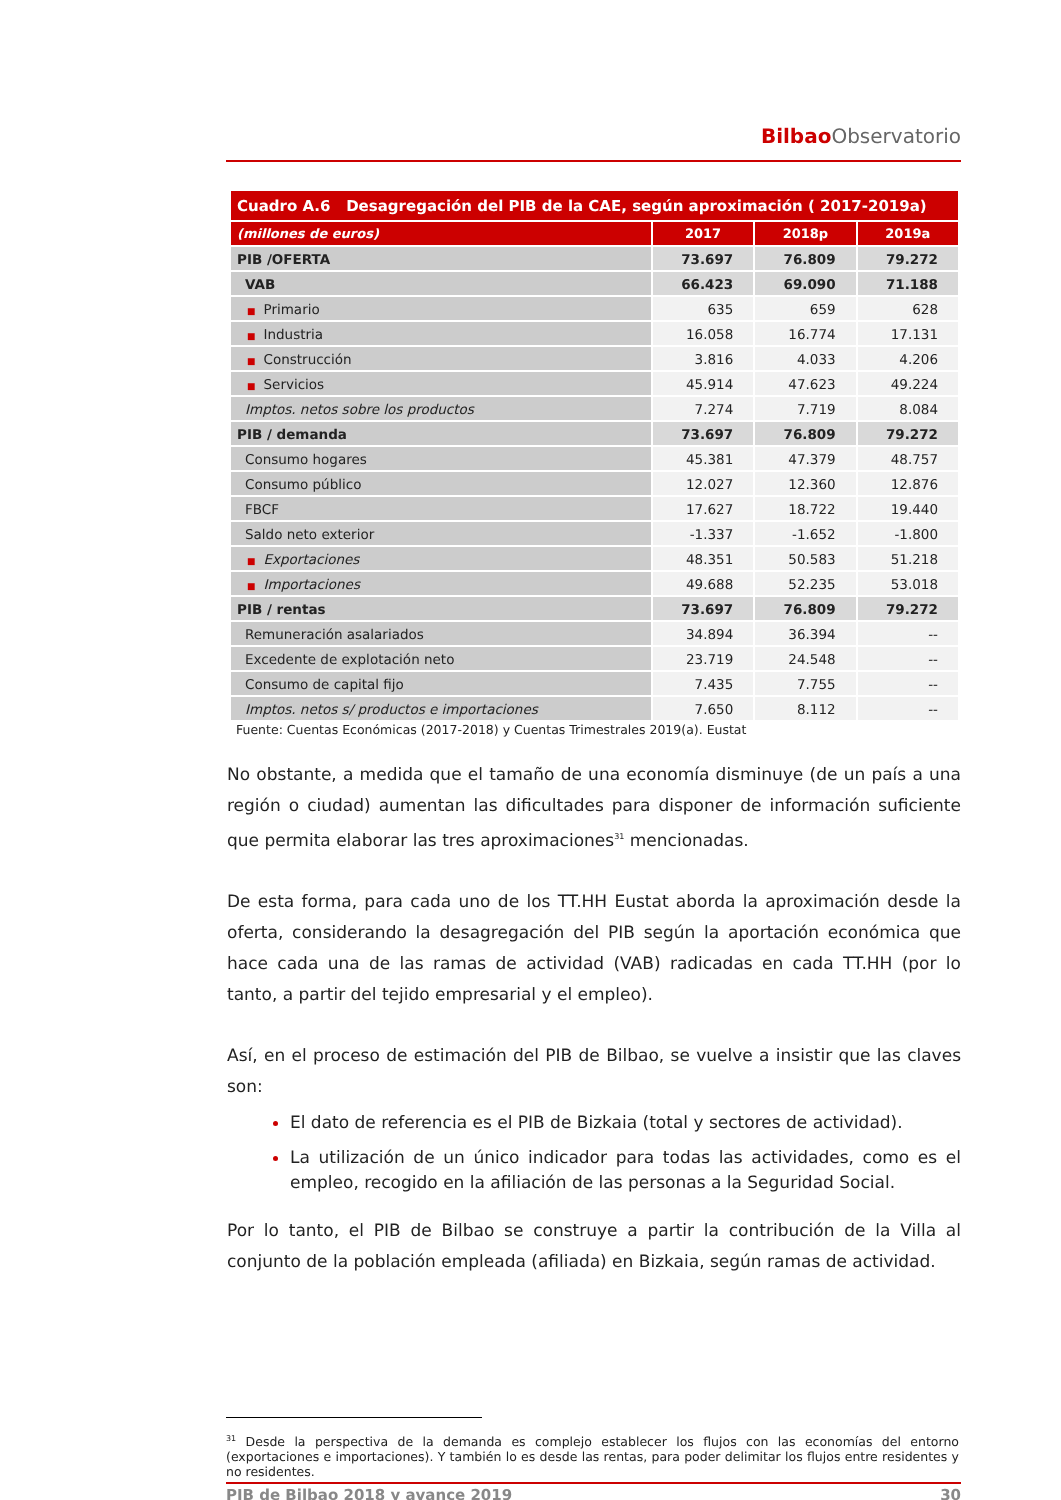Bilbao Observatorio
| Cuadro A.6 Desagregación del PIB de la CAE, según aproximación ( 2017-2019a) | | | |
| (millones de euros) | 2017 | 2018p | 2019a |
| PIB /OFERTA | 73.697 | 76.809 | 79.272 |
| VAB | 66.423 | 69.090 | 71.188 |
| ■ Primario | 635 | 659 | 628 |
| ■ Industria | 16.058 | 16.774 | 17.131 |
| ■ Construcción | 3.816 | 4.033 | 4.206 |
| ■ Servicios | 45.914 | 47.623 | 49.224 |
| Imptos. netos sobre los productos | 7.274 | 7.719 | 8.084 |
| PIB / demanda | 73.697 | 76.809 | 79.272 |
| Consumo hogares | 45.381 | 47.379 | 48.757 |
| Consumo público | 12.027 | 12.360 | 12.876 |
| FBCF | 17.627 | 18.722 | 19.440 |
| Saldo neto exterior | -1.337 | -1.652 | -1.800 |
| ■ Exportaciones | 48.351 | 50.583 | 51.218 |
| ■ Importaciones | 49.688 | 52.235 | 53.018 |
| PIB / rentas | 73.697 | 76.809 | 79.272 |
| Remuneración asalariados | 34.894 | 36.394 | -- |
| Excedente de explotación neto | 23.719 | 24.548 | -- |
| Consumo de capital fijo | 7.435 | 7.755 | -- |
| Imptos. netos s/ productos e importaciones | 7.650 | 8.112 | -- |
Fuente: Cuentas Económicas (2017-2018) y Cuentas Trimestrales 2019(a). Eustat
No obstante, a medida que el tamaño de una economía disminuye (de un país a una región o ciudad) aumentan las dificultades para disponer de información suficiente que permita elaborar las tres aproximaciones<sup>31</sup> mencionadas.
De esta forma, para cada uno de los TT.HH Eustat aborda la aproximación desde la oferta, considerando la desagregación del PIB según la aportación económica que hace cada una de las ramas de actividad (VAB) radicadas en cada TT.HH (por lo tanto, a partir del tejido empresarial y el empleo).
Así, en el proceso de estimación del PIB de Bilbao, se vuelve a insistir que las claves son:
El dato de referencia es el PIB de Bizkaia (total y sectores de actividad).
La utilización de un único indicador para todas las actividades, como es el empleo, recogido en la afiliación de las personas a la Seguridad Social.
Por lo tanto, el PIB de Bilbao se construye a partir la contribución de la Villa al conjunto de la población empleada (afiliada) en Bizkaia, según ramas de actividad.
<sup>31</sup> Desde la perspectiva de la demanda es complejo establecer los flujos con las economías del entorno (exportaciones e importaciones). Y también lo es desde las rentas, para poder delimitar los flujos entre residentes y no residentes.
PIB de Bilbao 2018 y avance 2019 30